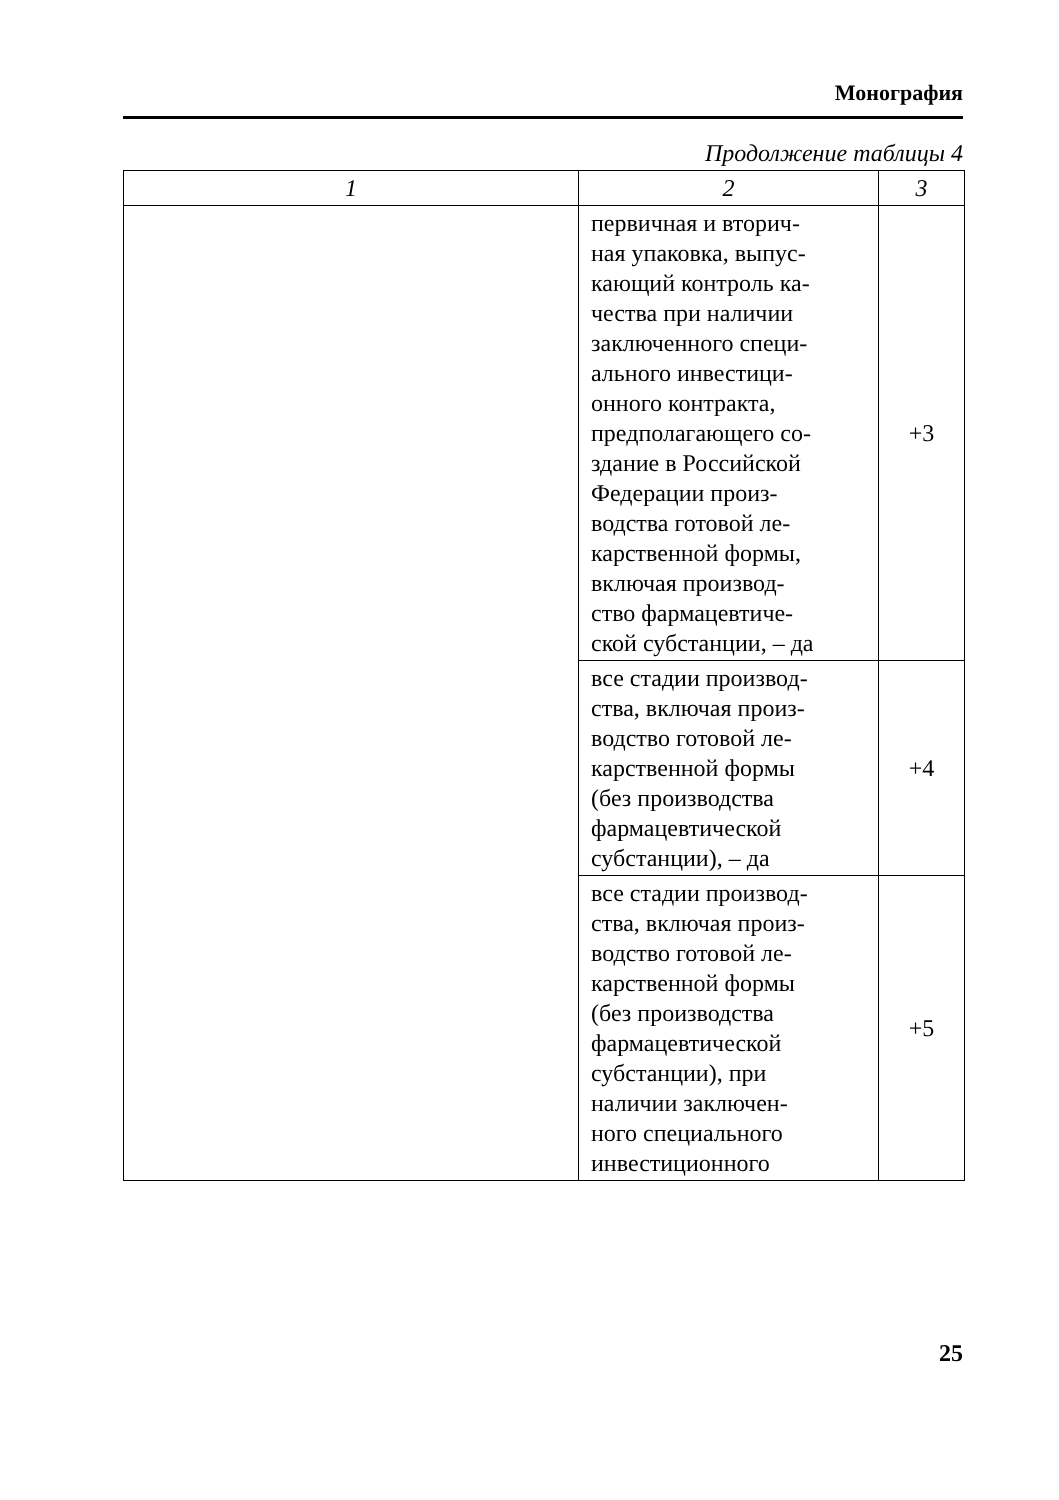Монография
Продолжение таблицы 4
| 1 | 2 | 3 |
| --- | --- | --- |
| | первичная и вторич- ная упаковка, выпус- кающий контроль ка- чества при наличии заключенного специ- ального инвестици- онного контракта, предполагающего со- здание в Российской Федерации произ- водства готовой ле- карственной формы, включая производ- ство фармацевтиче- ской субстанции, – да | +3 |
| | все стадии производ- ства, включая произ- водство готовой ле- карственной формы (без производства фармацевтической субстанции), – да | +4 |
| | все стадии производ- ства, включая произ- водство готовой ле- карственной формы (без производства фармацевтической субстанции), при наличии заключен- ного специального инвестиционного | +5 |
25